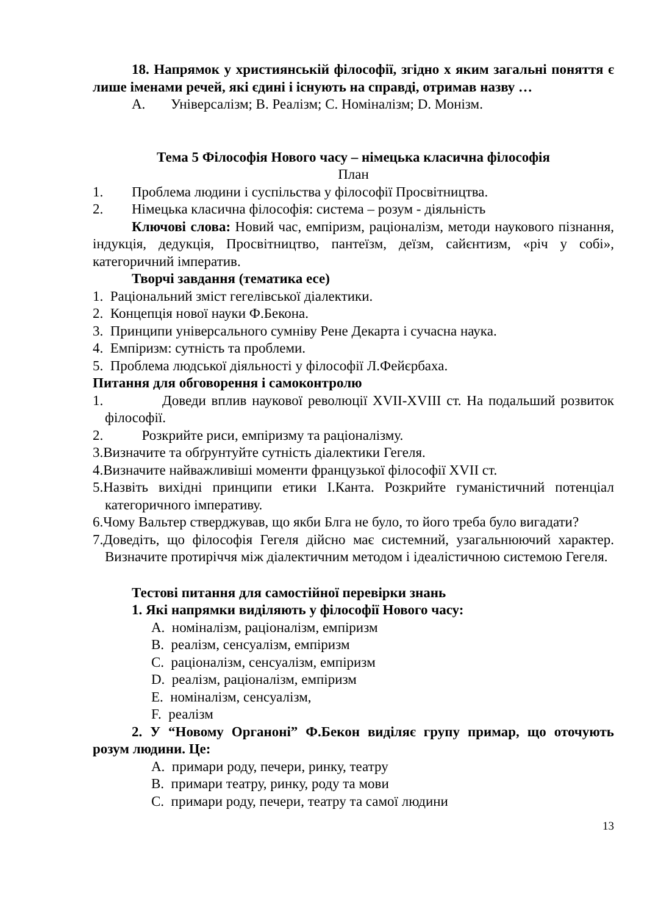18. Напрямок у християнській філософії, згідно х яким загальні поняття є лише іменами речей, які єдині і існують на справді, отримав назву …
А. Універсалізм; В. Реалізм; С. Номіналізм; D. Монізм.
Тема 5 Філософія Нового часу – німецька класична філософія
План
1. Проблема людини і суспільства у філософії Просвітництва.
2. Німецька класична філософія: система – розум - діяльність
Ключові слова: Новий час, емпіризм, раціоналізм, методи наукового пізнання, індукція, дедукція, Просвітництво, пантеїзм, деїзм, сайєнтизм, «річ у собі», категоричний імператив.
Творчі завдання (тематика есе)
1. Раціональний зміст гегелівської діалектики.
2. Концепція нової науки Ф.Бекона.
3. Принципи універсального сумніву Рене Декарта і сучасна наука.
4. Емпіризм: сутність та проблеми.
5. Проблема людської діяльності у філософії Л.Фейєрбаха.
Питання для обговорення і самоконтролю
1. Доведи вплив наукової революції XVII-XVIII ст. На подальший розвиток філософії.
2. Розкрийте риси, емпіризму та раціоналізму.
3.Визначите та обґрунтуйте сутність діалектики Гегеля.
4.Визначите найважливіші моменти французької філософії XVII ст.
5.Назвіть вихідні принципи етики І.Канта. Розкрийте гуманістичний потенціал категоричного імперативу.
6.Чому Вальтер стверджував, що якби Блга не було, то його треба було вигадати?
7.Доведіть, що філософія Гегеля дійсно має системний, узагальнюючий характер. Визначите протиріччя між діалектичним методом і ідеалістичною системою Гегеля.
Тестові питання для самостійної перевірки знань
1. Які напрямки виділяють у філософії Нового часу:
A. номіналізм, раціоналізм, емпіризм
B. реалізм, сенсуалізм, емпіризм
C. раціоналізм, сенсуалізм, емпіризм
D. реалізм, раціоналізм, емпіризм
E. номіналізм, сенсуалізм,
F. реалізм
2. У “Новому Органоні” Ф.Бекон виділяє групу примар, що оточують розум людини. Це:
A. примари роду, печери, ринку, театру
B. примари театру, ринку, роду та мови
C. примари роду, печери, театру та самої людини
13